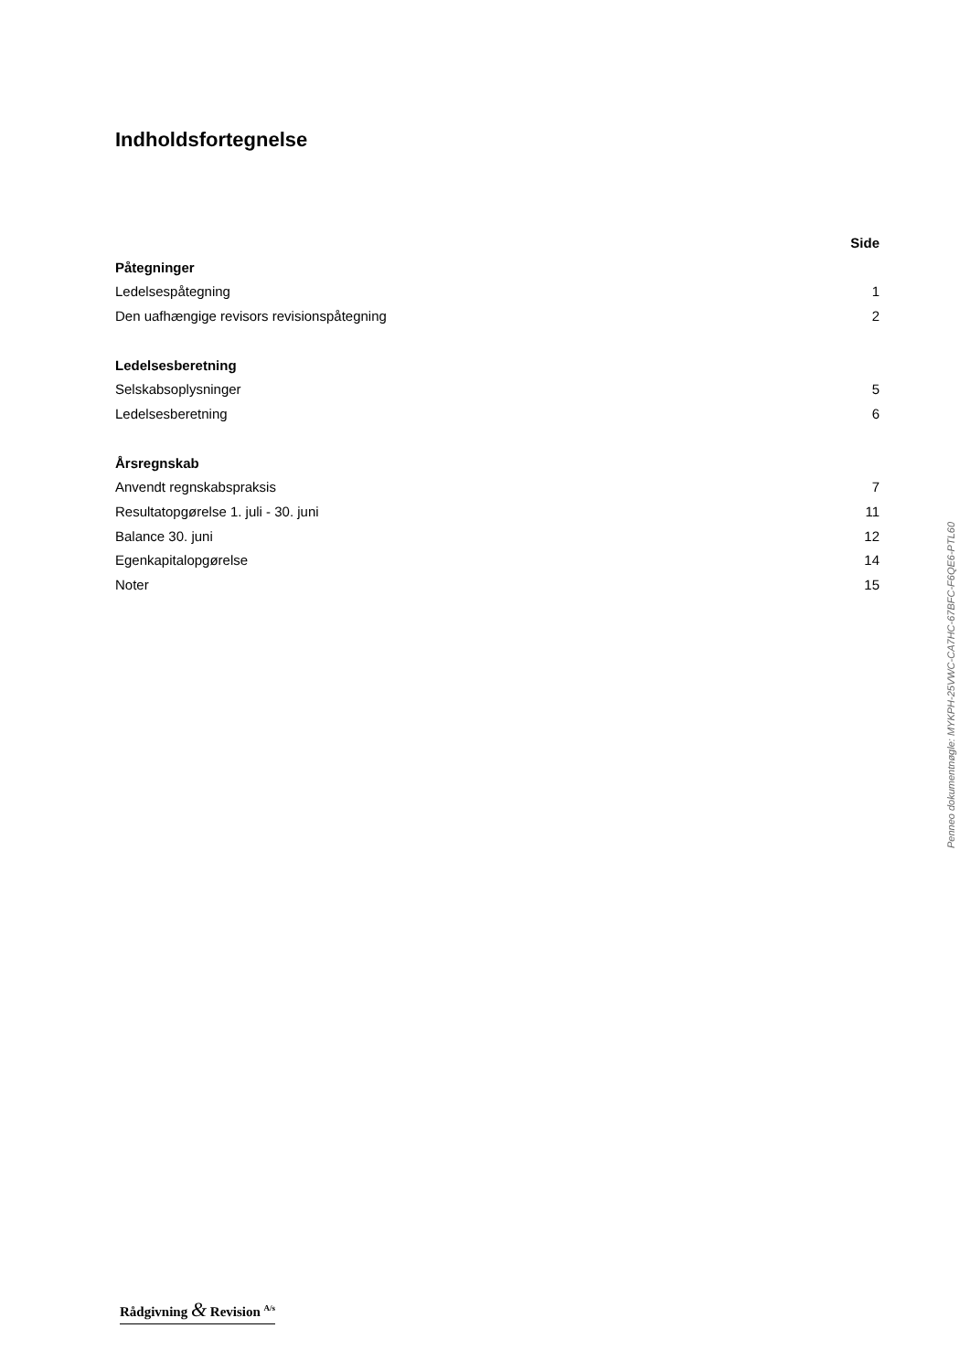Indholdsfortegnelse
| | Side |
| Påtegninger | |
| Ledelsespåtegning | 1 |
| Den uafhængige revisors revisionspåtegning | 2 |
| Ledelsesberetning | |
| Selskabsoplysninger | 5 |
| Ledelsesberetning | 6 |
| Årsregnskab | |
| Anvendt regnskabspraksis | 7 |
| Resultatopgørelse 1. juli - 30. juni | 11 |
| Balance 30. juni | 12 |
| Egenkapitalopgørelse | 14 |
| Noter | 15 |
Penneo dokumentnøgle: MYKPH-25VWC-CA7HC-67BFC-F6QE6-PTL60
Rådgivning & Revision <sup>A/s</sup>